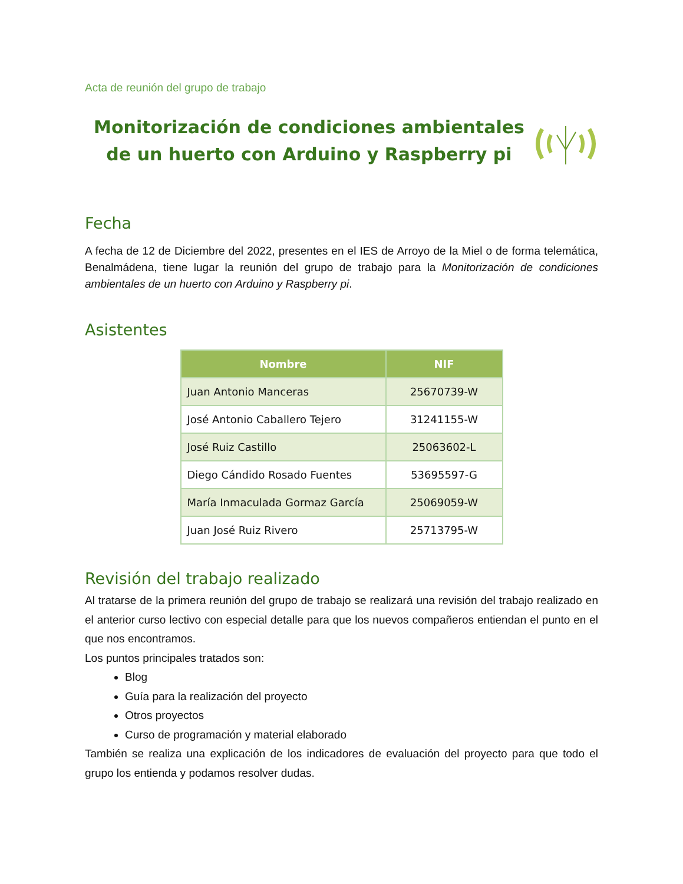Acta de reunión del grupo de trabajo
Monitorización de condiciones ambientales de un huerto con Arduino y Raspberry pi
Fecha
A fecha de 12 de Diciembre del 2022, presentes en el IES de Arroyo de la Miel o de forma telemática, Benalmádena, tiene lugar la reunión del grupo de trabajo para la Monitorización de condiciones ambientales de un huerto con Arduino y Raspberry pi.
Asistentes
| Nombre | NIF |
| --- | --- |
| Juan Antonio Manceras | 25670739-W |
| José Antonio Caballero Tejero | 31241155-W |
| José Ruiz Castillo | 25063602-L |
| Diego Cándido Rosado Fuentes | 53695597-G |
| María Inmaculada Gormaz García | 25069059-W |
| Juan José Ruiz Rivero | 25713795-W |
Revisión del trabajo realizado
Al tratarse de la primera reunión del grupo de trabajo se realizará una revisión del trabajo realizado en el anterior curso lectivo con especial detalle para que los nuevos compañeros entiendan el punto en el que nos encontramos.
Los puntos principales tratados son:
Blog
Guía para la realización del proyecto
Otros proyectos
Curso de programación y material elaborado
También se realiza una explicación de los indicadores de evaluación del proyecto para que todo el grupo los entienda y podamos resolver dudas.